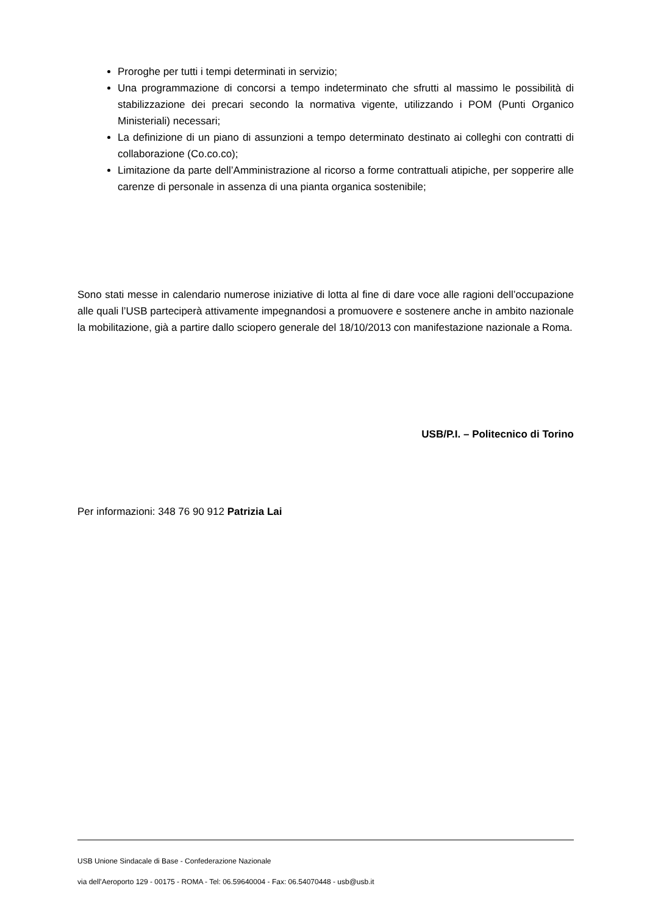Proroghe per tutti i tempi determinati in servizio;
Una programmazione di concorsi a tempo indeterminato che sfrutti al massimo le possibilità di stabilizzazione dei precari secondo la normativa vigente, utilizzando i POM (Punti Organico Ministeriali) necessari;
La definizione di un piano di assunzioni a tempo determinato destinato ai colleghi con contratti di collaborazione (Co.co.co);
Limitazione da parte dell’Amministrazione al ricorso a forme contrattuali atipiche, per sopperire alle carenze di personale in assenza di una pianta organica sostenibile;
Sono stati messe in calendario numerose iniziative di lotta al fine di dare voce alle ragioni dell’occupazione alle quali l’USB parteciperà attivamente impegnandosi a promuovere e sostenere anche in ambito nazionale la mobilitazione, già a partire dallo sciopero generale del 18/10/2013 con manifestazione nazionale a Roma.
USB/P.I. – Politecnico di Torino
Per informazioni: 348 76 90 912 Patrizia Lai
USB Unione Sindacale di Base - Confederazione Nazionale
via dell'Aeroporto 129 - 00175 - ROMA - Tel: 06.59640004 - Fax: 06.54070448 - usb@usb.it